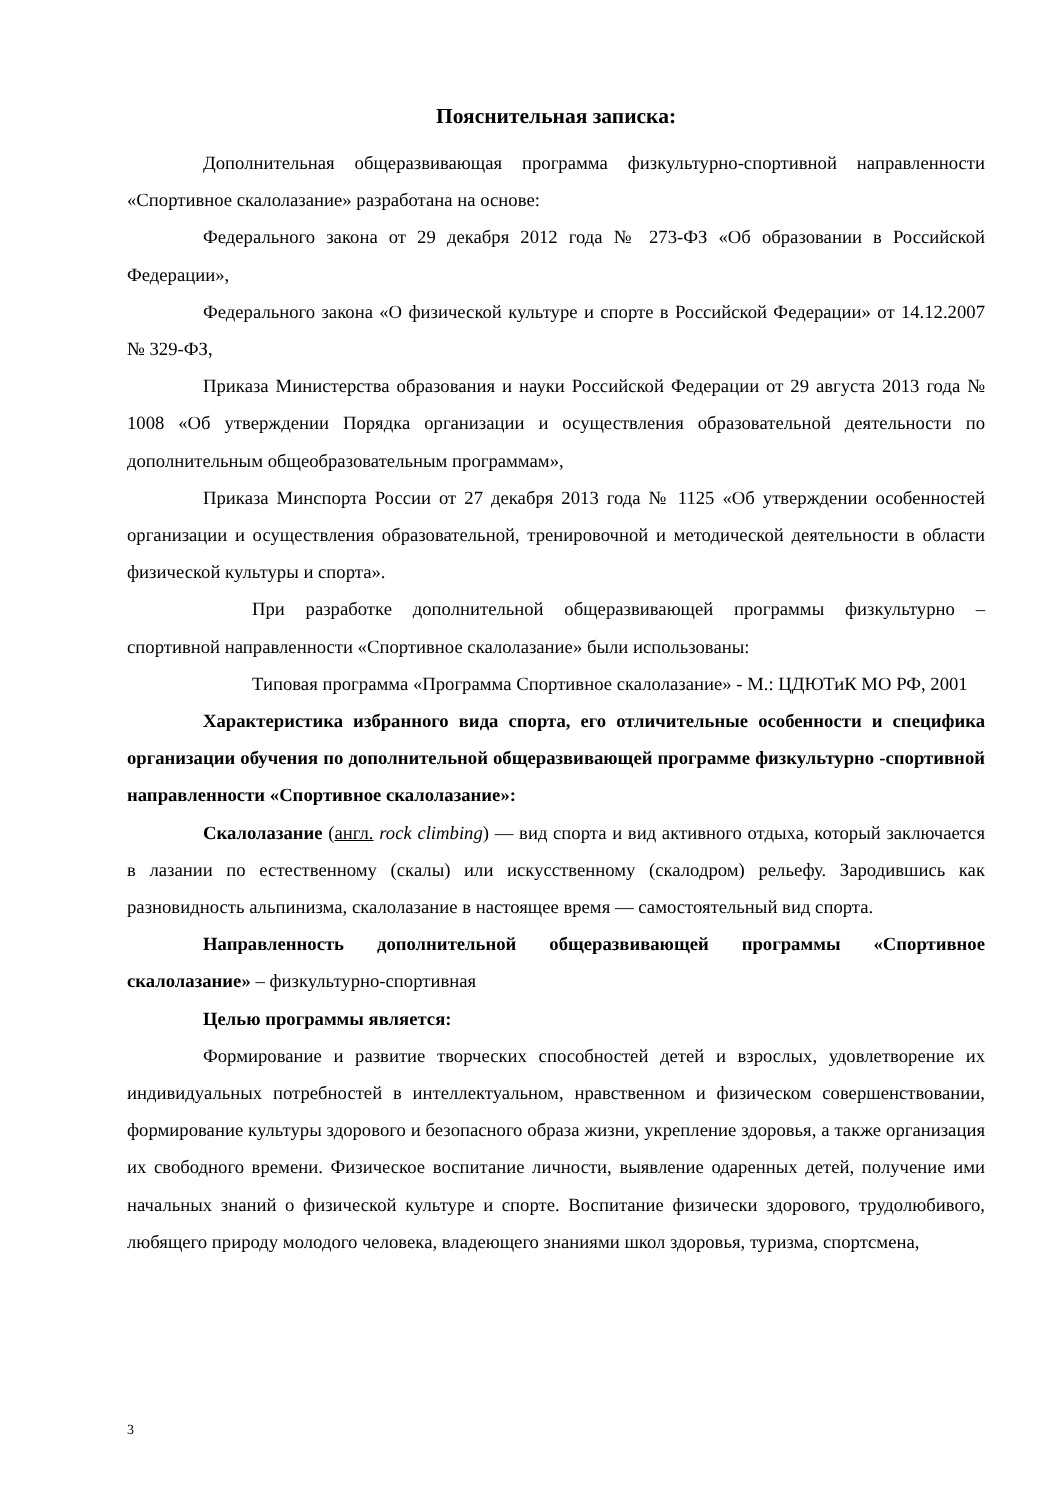Пояснительная записка:
Дополнительная общеразвивающая программа физкультурно-спортивной направленности «Спортивное скалолазание» разработана на основе:
Федерального закона от 29 декабря 2012 года № 273-ФЗ «Об образовании в Российской Федерации»,
Федерального закона «О физической культуре и спорте в Российской Федерации» от 14.12.2007 № 329-ФЗ,
Приказа Министерства образования и науки Российской Федерации от 29 августа 2013 года № 1008 «Об утверждении Порядка организации и осуществления образовательной деятельности по дополнительным общеобразовательным программам»,
Приказа Минспорта России от 27 декабря 2013 года № 1125 «Об утверждении особенностей организации и осуществления образовательной, тренировочной и методической деятельности в области физической культуры и спорта».
При разработке дополнительной общеразвивающей программы физкультурно – спортивной направленности «Спортивное скалолазание» были использованы:
Типовая программа «Программа Спортивное скалолазание» - М.: ЦДЮТиК МО РФ, 2001
Характеристика избранного вида спорта, его отличительные особенности и специфика организации обучения по дополнительной общеразвивающей программе физкультурно -спортивной направленности «Спортивное скалолазание»:
Скалолазание (англ. rock climbing) — вид спорта и вид активного отдыха, который заключается в лазании по естественному (скалы) или искусственному (скалодром) рельефу. Зародившись как разновидность альпинизма, скалолазание в настоящее время — самостоятельный вид спорта.
Направленность дополнительной общеразвивающей программы «Спортивное скалолазание» – физкультурно-спортивная
Целью программы является:
Формирование и развитие творческих способностей детей и взрослых, удовлетворение их индивидуальных потребностей в интеллектуальном, нравственном и физическом совершенствовании, формирование культуры здорового и безопасного образа жизни, укрепление здоровья, а также организация их свободного времени. Физическое воспитание личности, выявление одаренных детей, получение ими начальных знаний о физической культуре и спорте. Воспитание физически здорового, трудолюбивого, любящего природу молодого человека, владеющего знаниями школ здоровья, туризма, спортсмена,
3